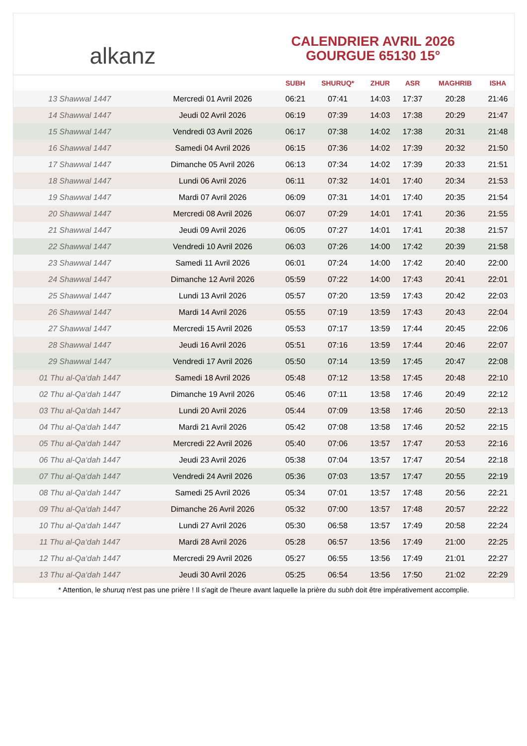alkanz
CALENDRIER AVRIL 2026
GOURGUE 65130 15°
| | | SUBH | SHURUQ* | ZHUR | ASR | MAGHRIB | ISHA |
| --- | --- | --- | --- | --- | --- | --- | --- |
| 13 Shawwal 1447 | Mercredi 01 Avril 2026 | 06:21 | 07:41 | 14:03 | 17:37 | 20:28 | 21:46 |
| 14 Shawwal 1447 | Jeudi 02 Avril 2026 | 06:19 | 07:39 | 14:03 | 17:38 | 20:29 | 21:47 |
| 15 Shawwal 1447 | Vendredi 03 Avril 2026 | 06:17 | 07:38 | 14:02 | 17:38 | 20:31 | 21:48 |
| 16 Shawwal 1447 | Samedi 04 Avril 2026 | 06:15 | 07:36 | 14:02 | 17:39 | 20:32 | 21:50 |
| 17 Shawwal 1447 | Dimanche 05 Avril 2026 | 06:13 | 07:34 | 14:02 | 17:39 | 20:33 | 21:51 |
| 18 Shawwal 1447 | Lundi 06 Avril 2026 | 06:11 | 07:32 | 14:01 | 17:40 | 20:34 | 21:53 |
| 19 Shawwal 1447 | Mardi 07 Avril 2026 | 06:09 | 07:31 | 14:01 | 17:40 | 20:35 | 21:54 |
| 20 Shawwal 1447 | Mercredi 08 Avril 2026 | 06:07 | 07:29 | 14:01 | 17:41 | 20:36 | 21:55 |
| 21 Shawwal 1447 | Jeudi 09 Avril 2026 | 06:05 | 07:27 | 14:01 | 17:41 | 20:38 | 21:57 |
| 22 Shawwal 1447 | Vendredi 10 Avril 2026 | 06:03 | 07:26 | 14:00 | 17:42 | 20:39 | 21:58 |
| 23 Shawwal 1447 | Samedi 11 Avril 2026 | 06:01 | 07:24 | 14:00 | 17:42 | 20:40 | 22:00 |
| 24 Shawwal 1447 | Dimanche 12 Avril 2026 | 05:59 | 07:22 | 14:00 | 17:43 | 20:41 | 22:01 |
| 25 Shawwal 1447 | Lundi 13 Avril 2026 | 05:57 | 07:20 | 13:59 | 17:43 | 20:42 | 22:03 |
| 26 Shawwal 1447 | Mardi 14 Avril 2026 | 05:55 | 07:19 | 13:59 | 17:43 | 20:43 | 22:04 |
| 27 Shawwal 1447 | Mercredi 15 Avril 2026 | 05:53 | 07:17 | 13:59 | 17:44 | 20:45 | 22:06 |
| 28 Shawwal 1447 | Jeudi 16 Avril 2026 | 05:51 | 07:16 | 13:59 | 17:44 | 20:46 | 22:07 |
| 29 Shawwal 1447 | Vendredi 17 Avril 2026 | 05:50 | 07:14 | 13:59 | 17:45 | 20:47 | 22:08 |
| 01 Thu al-Qa‘dah 1447 | Samedi 18 Avril 2026 | 05:48 | 07:12 | 13:58 | 17:45 | 20:48 | 22:10 |
| 02 Thu al-Qa‘dah 1447 | Dimanche 19 Avril 2026 | 05:46 | 07:11 | 13:58 | 17:46 | 20:49 | 22:12 |
| 03 Thu al-Qa‘dah 1447 | Lundi 20 Avril 2026 | 05:44 | 07:09 | 13:58 | 17:46 | 20:50 | 22:13 |
| 04 Thu al-Qa‘dah 1447 | Mardi 21 Avril 2026 | 05:42 | 07:08 | 13:58 | 17:46 | 20:52 | 22:15 |
| 05 Thu al-Qa‘dah 1447 | Mercredi 22 Avril 2026 | 05:40 | 07:06 | 13:57 | 17:47 | 20:53 | 22:16 |
| 06 Thu al-Qa‘dah 1447 | Jeudi 23 Avril 2026 | 05:38 | 07:04 | 13:57 | 17:47 | 20:54 | 22:18 |
| 07 Thu al-Qa‘dah 1447 | Vendredi 24 Avril 2026 | 05:36 | 07:03 | 13:57 | 17:47 | 20:55 | 22:19 |
| 08 Thu al-Qa‘dah 1447 | Samedi 25 Avril 2026 | 05:34 | 07:01 | 13:57 | 17:48 | 20:56 | 22:21 |
| 09 Thu al-Qa‘dah 1447 | Dimanche 26 Avril 2026 | 05:32 | 07:00 | 13:57 | 17:48 | 20:57 | 22:22 |
| 10 Thu al-Qa‘dah 1447 | Lundi 27 Avril 2026 | 05:30 | 06:58 | 13:57 | 17:49 | 20:58 | 22:24 |
| 11 Thu al-Qa‘dah 1447 | Mardi 28 Avril 2026 | 05:28 | 06:57 | 13:56 | 17:49 | 21:00 | 22:25 |
| 12 Thu al-Qa‘dah 1447 | Mercredi 29 Avril 2026 | 05:27 | 06:55 | 13:56 | 17:49 | 21:01 | 22:27 |
| 13 Thu al-Qa‘dah 1447 | Jeudi 30 Avril 2026 | 05:25 | 06:54 | 13:56 | 17:50 | 21:02 | 22:29 |
* Attention, le shuruq n'est pas une prière ! Il s'agit de l'heure avant laquelle la prière du subh doit être impérativement accomplie.